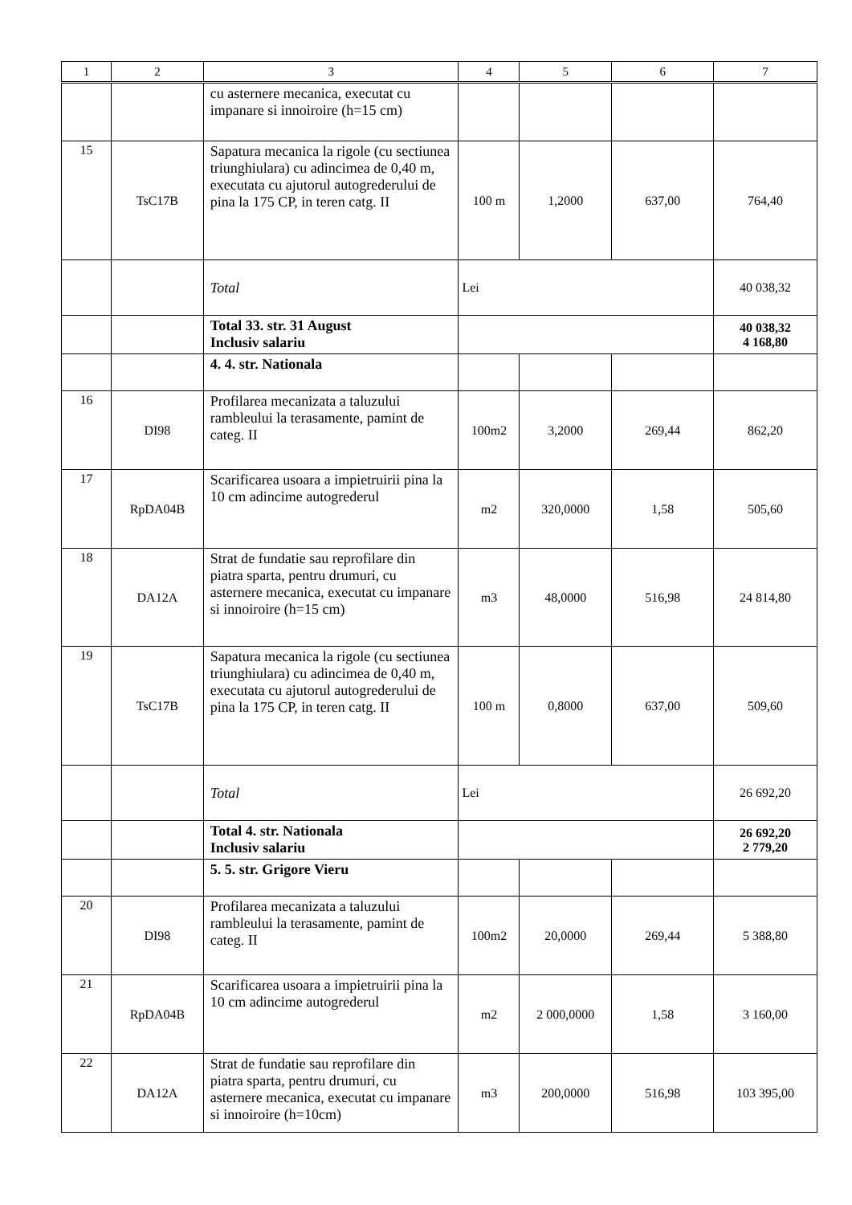| 1 | 2 | 3 | 4 | 5 | 6 | 7 |
| --- | --- | --- | --- | --- | --- | --- |
| | | cu asternere mecanica, executat cu impanare si innoiroire (h=15 cm) | | | | |
| 15 | TsC17B | Sapatura mecanica la rigole (cu sectiunea triunghiulara) cu adincimea de 0,40 m, executata cu ajutorul autogrederului de pina la 175 CP, in teren catg. II | 100 m | 1,2000 | 637,00 | 764,40 |
| | | Total | Lei | | | 40 038,32 |
| | | Total 33. str. 31 August Inclusiv salariu | | | | 40 038,32 4 168,80 |
| | | 4. 4. str. Nationala | | | | |
| 16 | DI98 | Profilarea mecanizata a taluzului rambleului la terasamente, pamint de categ. II | 100m2 | 3,2000 | 269,44 | 862,20 |
| 17 | RpDA04B | Scarificarea usoara a impietruirii pina la 10 cm adincime autogrederul | m2 | 320,0000 | 1,58 | 505,60 |
| 18 | DA12A | Strat de fundatie sau reprofilare din piatra sparta, pentru drumuri, cu asternere mecanica, executat cu impanare si innoiroire (h=15 cm) | m3 | 48,0000 | 516,98 | 24 814,80 |
| 19 | TsC17B | Sapatura mecanica la rigole (cu sectiunea triunghiulara) cu adincimea de 0,40 m, executata cu ajutorul autogrederului de pina la 175 CP, in teren catg. II | 100 m | 0,8000 | 637,00 | 509,60 |
| | | Total | Lei | | | 26 692,20 |
| | | Total 4. str. Nationala Inclusiv salariu | | | | 26 692,20 2 779,20 |
| | | 5. 5. str. Grigore Vieru | | | | |
| 20 | DI98 | Profilarea mecanizata a taluzului rambleului la terasamente, pamint de categ. II | 100m2 | 20,0000 | 269,44 | 5 388,80 |
| 21 | RpDA04B | Scarificarea usoara a impietruirii pina la 10 cm adincime autogrederul | m2 | 2 000,0000 | 1,58 | 3 160,00 |
| 22 | DA12A | Strat de fundatie sau reprofilare din piatra sparta, pentru drumuri, cu asternere mecanica, executat cu impanare si innoiroire (h=10cm) | m3 | 200,0000 | 516,98 | 103 395,00 |